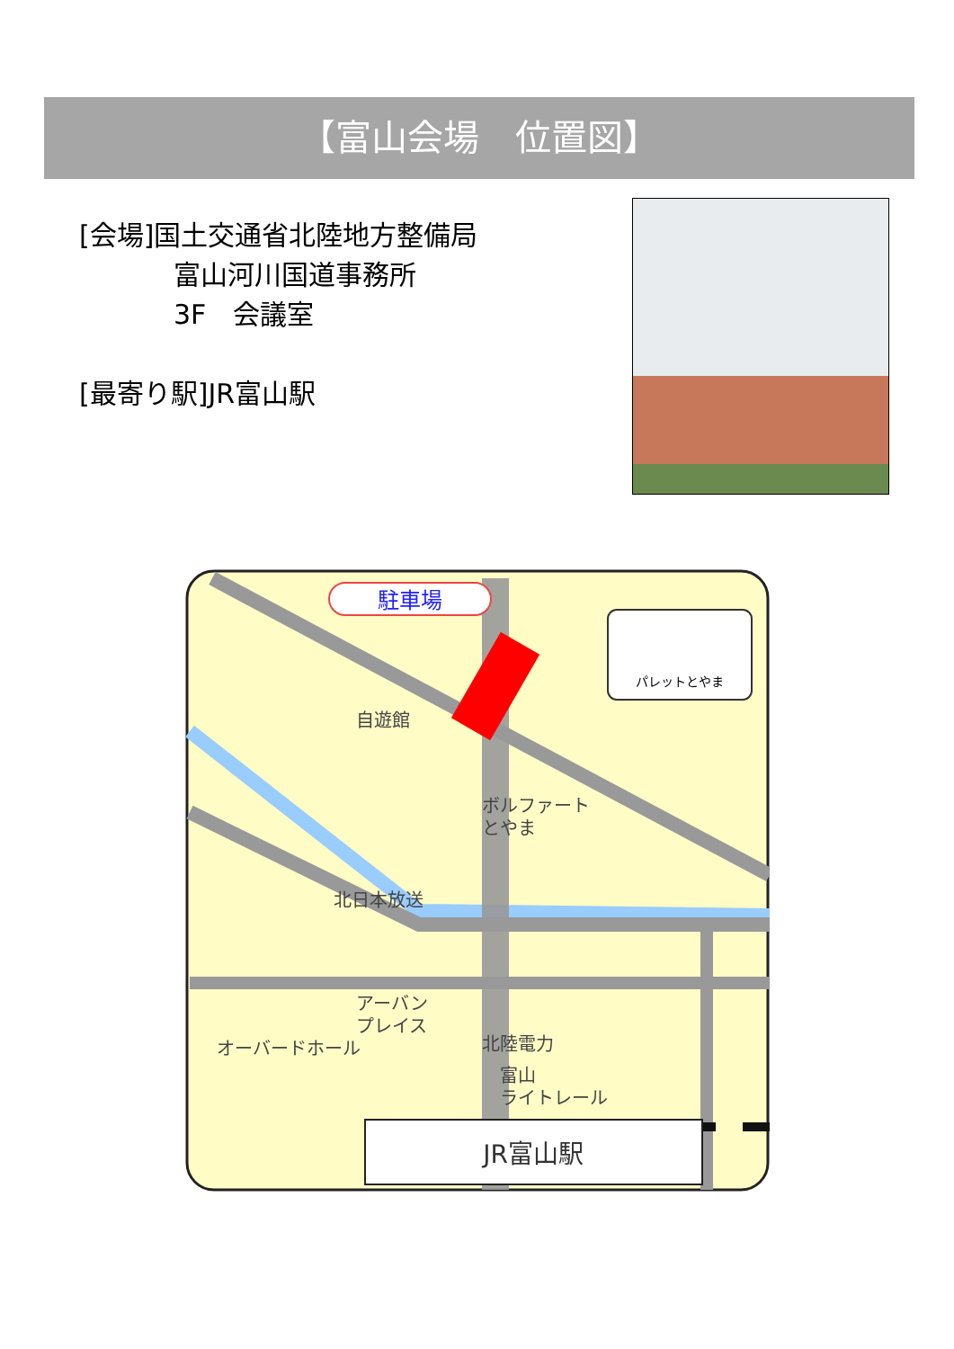【富山会場　位置図】
[会場]国土交通省北陸地方整備局
富山河川国道事務所
3F　会議室
[最寄り駅]JR富山駅
JR富山駅
駐車場
パレットとやま
自遊館
ボルファート
とやま
北日本放送
アーバン
プレイス
オーバードホール
北陸電力
富山
ライトレール